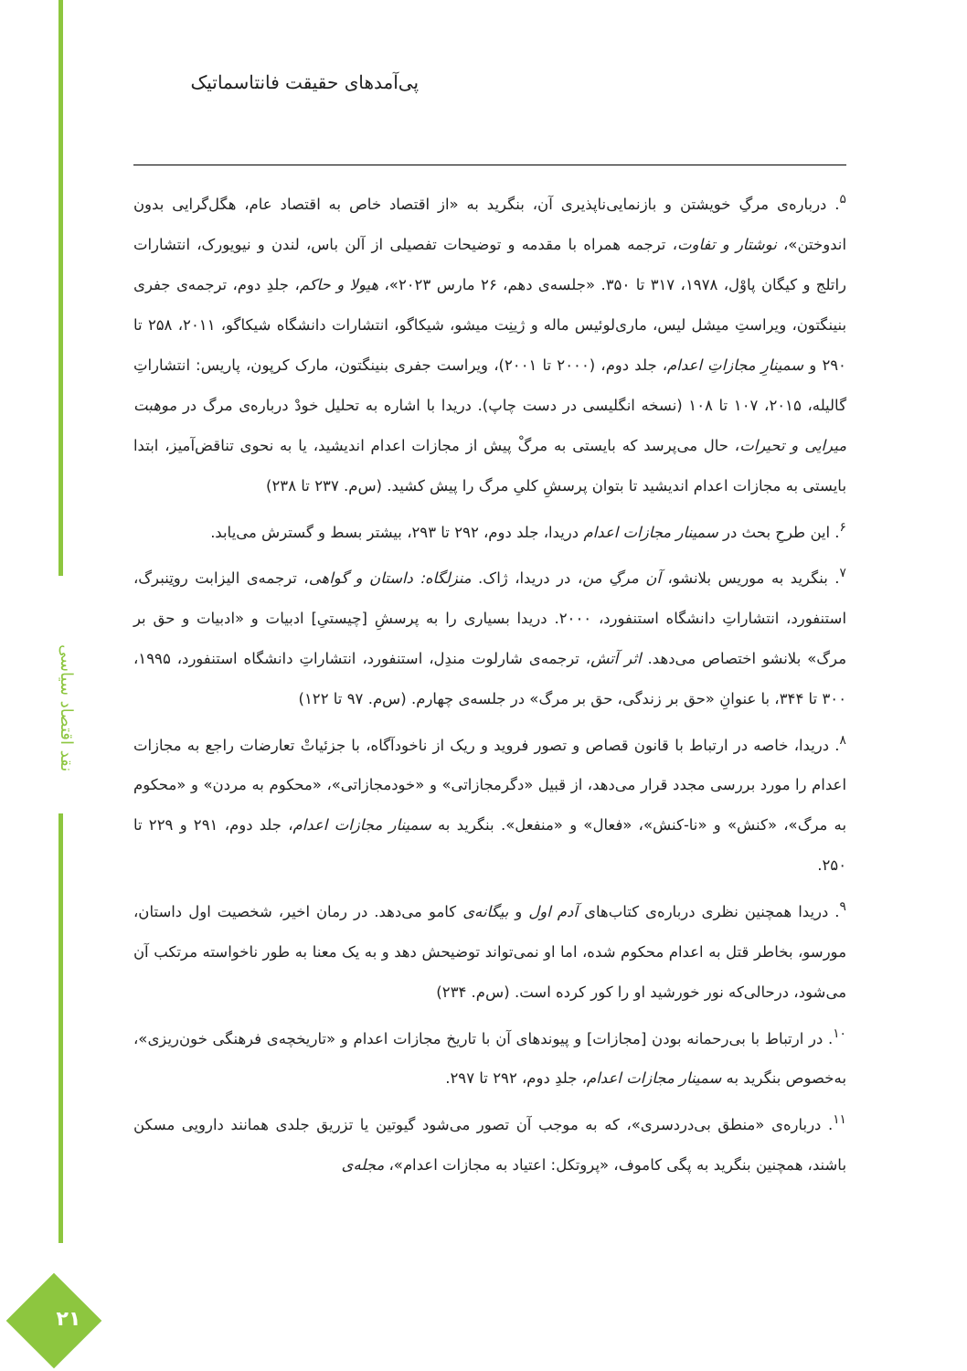نقد اقتصاد سیاسی
۲۱
پی‌آمدهای حقیقت فانتاسماتیک
<sup>۵</sup>. درباره‌ی مرگِ خویشتن و بازنمایی‌ناپذیری آن، بنگرید به «از اقتصاد خاص به اقتصاد عام، هگل‌گرایی بدون اندوختن»، نوشتار و تفاوت، ترجمه همراه با مقدمه و توضیحات تفصیلی از آلن باس، لندن و نیویورک، انتشارات راتلج و کیگان پاوْل، ۱۹۷۸، ۳۱۷ تا ۳۵۰. «جلسه‌ی دهم، ۲۶ مارس ۲۰۲۳»، هیولا و حاکم، جلدِ دوم، ترجمه‌ی جفری بنینگتون، ویراستِ میشل لیس، ماری‌لوئیس ماله و ژینِت میشو، شیکاگو، انتشارات دانشگاه شیکاگو، ۲۰۱۱، ۲۵۸ تا ۲۹۰ و سمینارِ مجازاتِ اعدام، جلد دوم، (۲۰۰۰ تا ۲۰۰۱)، ویراست جفری بنینگتون، مارک کرپون، پاریس: انتشاراتِ گالیله، ۲۰۱۵، ۱۰۷ تا ۱۰۸ (نسخه انگلیسی در دست چاپ). دریدا با اشاره به تحلیل خودْ درباره‌ی مرگ در موهبت میرایی و تحیرات، حال می‌پرسد که بایستی به مرگْ پیش از مجازات اعدام اندیشید، یا به نحوی تناقض‌آمیز، ابتدا بایستی به مجازات اعدام اندیشید تا بتوان پرسشِ کلیِ مرگ را پیش کشید. (س‌م. ۲۳۷ تا ۲۳۸)
<sup>۶</sup>. این طرحِ بحث در سمینار مجازات اعدام دریدا، جلد دوم، ۲۹۲ تا ۲۹۳، بیشتر بسط و گسترش می‌یابد.
<sup>۷</sup>. بنگرید به موریس بلانشو، آن مرگِ من، در دریدا، ژاک. منزلگاه: داستان و گواهی، ترجمه‌ی الیزابت روتِنبرگ، استنفورد، انتشاراتِ دانشگاه استنفورد، ۲۰۰۰. دریدا بسیاری را به پرسشِ [چیستیِ] ادبیات و «ادبیات و حق بر مرگ» بلانشو اختصاص می‌دهد. اثر آتش، ترجمه‌ی شارلوت مندِل، استنفورد، انتشاراتِ دانشگاه استنفورد، ۱۹۹۵، ۳۰۰ تا ۳۴۴، با عنوانِ «حق بر زندگی، حق بر مرگ» در جلسه‌ی چهارم. (س‌م. ۹۷ تا ۱۲۲)
<sup>۸</sup>. دریدا، خاصه در ارتباط با قانون قصاص و تصور فروید و ریک از ناخودآگاه، با جزئیاتْ تعارضات راجع به مجازات اعدام را مورد بررسی مجدد قرار می‌دهد، از قبیل «دگرمجازاتی» و «خودمجازاتی»، «محکوم به مردن» و «محکوم به مرگ»، «کنش» و «نا-کنش»، «فعال» و «منفعل». بنگرید به سمینار مجازات اعدام، جلد دوم، ۲۹۱ و ۲۲۹ تا ۲۵۰.
<sup>۹</sup>. دریدا همچنین نظری درباره‌ی کتاب‌های آدم اول و بیگانه‌ی کامو می‌دهد. در رمان اخیر، شخصیت اول داستان، مورسو، بخاطر قتل به اعدام محکوم شده، اما او نمی‌تواند توضیحش دهد و به یک معنا به طور ناخواسته مرتکب آن می‌شود، درحالی‌که نور خورشید او را کور کرده است. (س‌م. ۲۳۴)
<sup>۱۰</sup>. در ارتباط با بی‌رحمانه بودن [مجازات] و پیوندهای آن با تاریخ مجازات اعدام و «تاریخچه‌ی فرهنگی خون‌ریزی»، به‌خصوص بنگرید به سمینار مجازات اعدام، جلدِ دوم، ۲۹۲ تا ۲۹۷.
<sup>۱۱</sup>. درباره‌ی «منطق بی‌دردسری»، که به موجب آن تصور می‌شود گیوتین یا تزریق جلدی همانند دارویی مسکن باشند، همچنین بنگرید به پگی کاموف، «پروتکل: اعتیاد به مجازات اعدام»، مجله‌ی